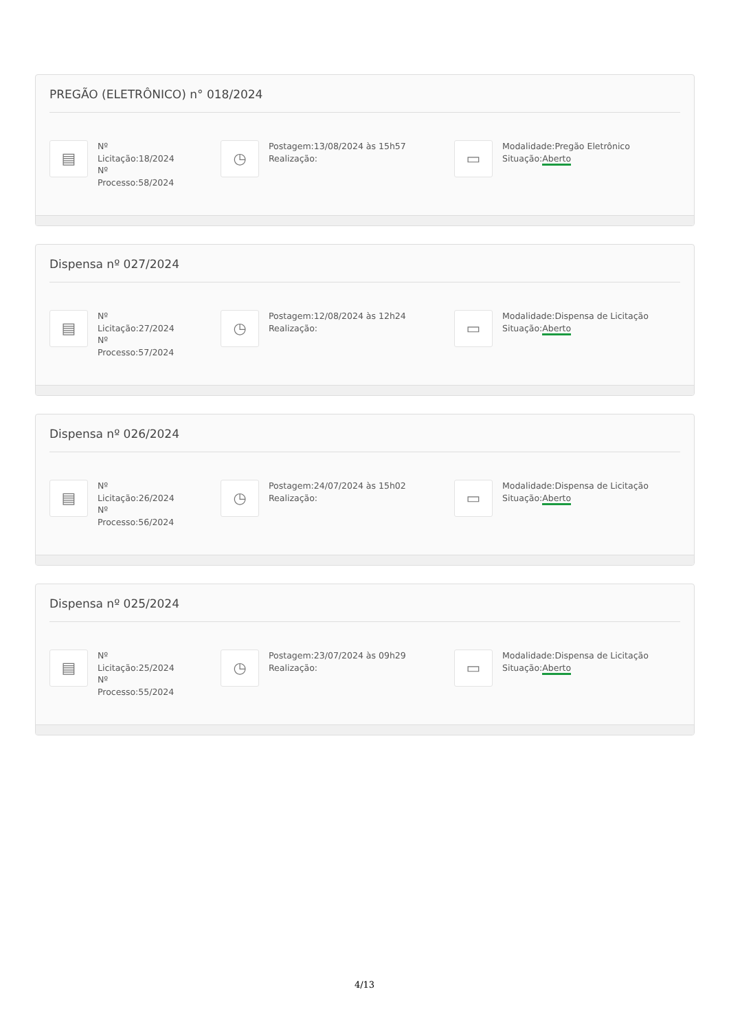PREGÃO (ELETRÔNICO) n° 018/2024
▤
Nº
Licitação:18/2024
Nº
Processo:58/2024
◷
Postagem:13/08/2024 às 15h57
Realização:
▭
Modalidade:Pregão Eletrônico
Situação:Aberto
Dispensa nº 027/2024
▤
Nº
Licitação:27/2024
Nº
Processo:57/2024
◷
Postagem:12/08/2024 às 12h24
Realização:
▭
Modalidade:Dispensa de Licitação
Situação:Aberto
Dispensa nº 026/2024
▤
Nº
Licitação:26/2024
Nº
Processo:56/2024
◷
Postagem:24/07/2024 às 15h02
Realização:
▭
Modalidade:Dispensa de Licitação
Situação:Aberto
Dispensa nº 025/2024
▤
Nº
Licitação:25/2024
Nº
Processo:55/2024
◷
Postagem:23/07/2024 às 09h29
Realização:
▭
Modalidade:Dispensa de Licitação
Situação:Aberto
4/13